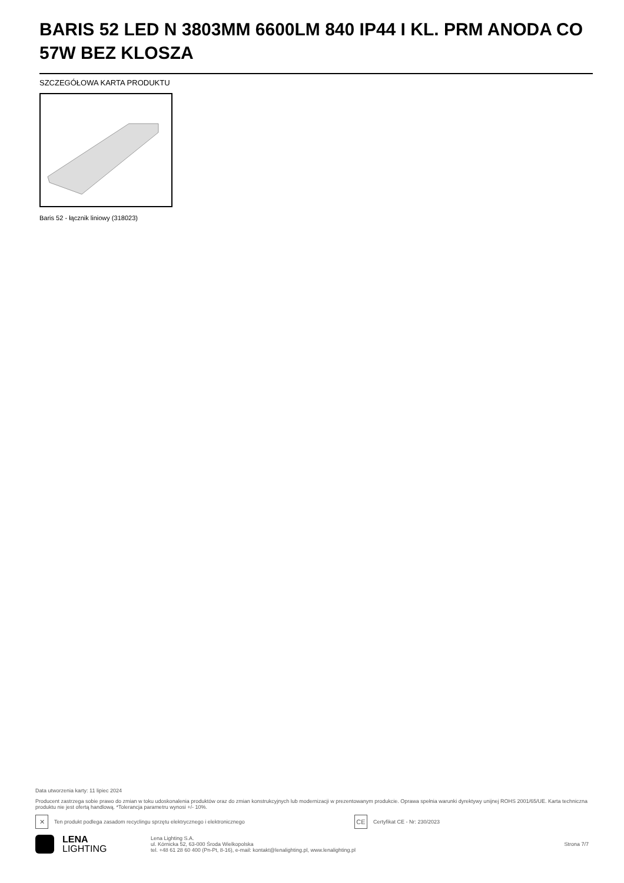BARIS 52 LED N 3803MM 6600LM 840 IP44 I KL. PRM ANODA CO 57W BEZ KLOSZA
SZCZEGÓŁOWA KARTA PRODUKTU
Baris 52 - łącznik liniowy (318023)
Data utworzenia karty: 11 lipiec 2024
Producent zastrzega sobie prawo do zmian w toku udoskonalenia produktów oraz do zmian konstrukcyjnych lub modernizacji w prezentowanym produkcie. Oprawa spełnia warunki dyrektywy unijnej ROHS 2001/65/UE. Karta techniczna produktu nie jest ofertą handlową. *Tolerancja parametru wynosi +/- 10%.
✕
Ten produkt podlega zasadom recyclingu sprzętu elektrycznego i elektronicznego
CE
Certyfikat CE - Nr: 230/2023
LENA
LIGHTING
Lena Lighting S.A.
ul. Kórnicka 52, 63-000 Środa Wielkopolska
tel. +48 61 28 60 400 (Pn-Pt, 8-16), e-mail: kontakt@lenalighting.pl, www.lenalighting.pl
Strona 7/7